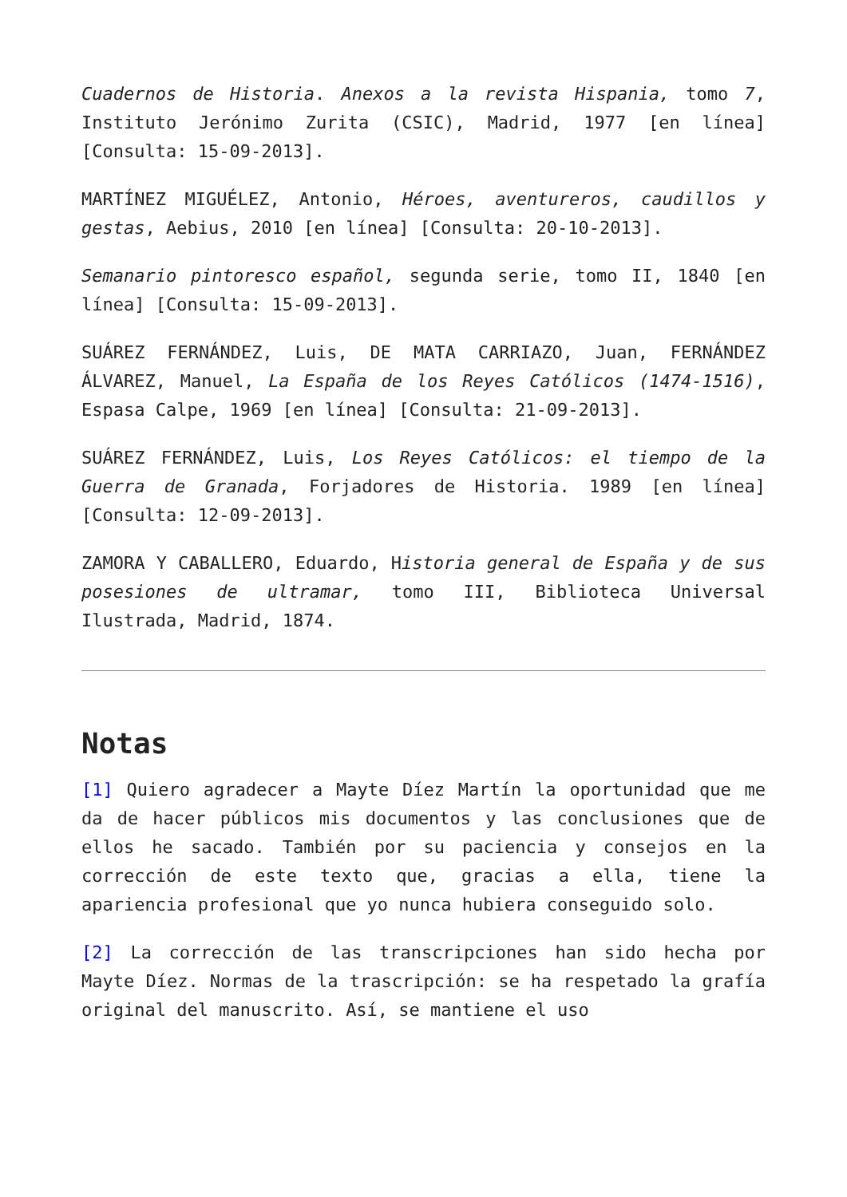Cuadernos de Historia. Anexos a la revista Hispania, tomo 7, Instituto Jerónimo Zurita (CSIC), Madrid, 1977 [en línea] [Consulta: 15-09-2013].
MARTÍNEZ MIGUÉLEZ, Antonio, Héroes, aventureros, caudillos y gestas, Aebius, 2010 [en línea] [Consulta: 20-10-2013].
Semanario pintoresco español, segunda serie, tomo II, 1840 [en línea] [Consulta: 15-09-2013].
SUÁREZ FERNÁNDEZ, Luis, DE MATA CARRIAZO, Juan, FERNÁNDEZ ÁLVAREZ, Manuel, La España de los Reyes Católicos (1474-1516), Espasa Calpe, 1969 [en línea] [Consulta: 21-09-2013].
SUÁREZ FERNÁNDEZ, Luis, Los Reyes Católicos: el tiempo de la Guerra de Granada, Forjadores de Historia. 1989 [en línea] [Consulta: 12-09-2013].
ZAMORA Y CABALLERO, Eduardo, Historia general de España y de sus posesiones de ultramar, tomo III, Biblioteca Universal Ilustrada, Madrid, 1874.
Notas
[1] Quiero agradecer a Mayte Díez Martín la oportunidad que me da de hacer públicos mis documentos y las conclusiones que de ellos he sacado. También por su paciencia y consejos en la corrección de este texto que, gracias a ella, tiene la apariencia profesional que yo nunca hubiera conseguido solo.
[2] La corrección de las transcripciones han sido hecha por Mayte Díez. Normas de la trascripción: se ha respetado la grafía original del manuscrito. Así, se mantiene el uso